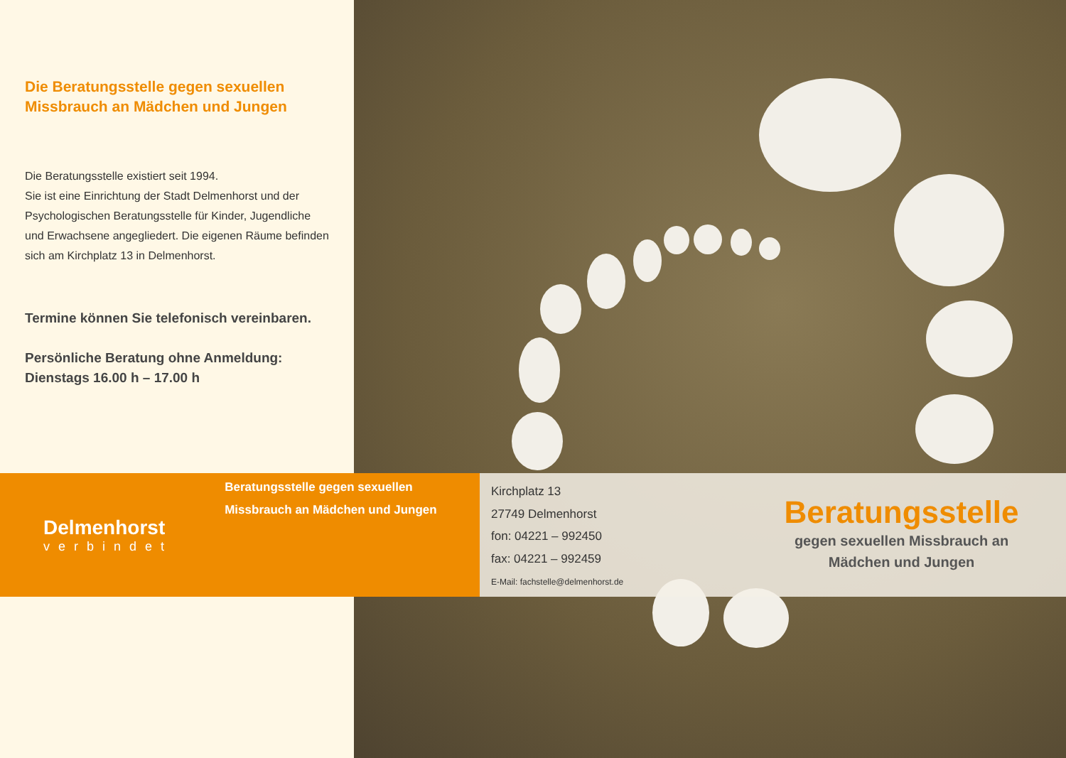Die Beratungsstelle gegen sexuellen Missbrauch an Mädchen und Jungen
Die Beratungsstelle existiert seit 1994.
Sie ist eine Einrichtung der Stadt Delmenhorst und der Psychologischen Beratungsstelle für Kinder, Jugendliche und Erwachsene angegliedert. Die eigenen Räume befinden sich am Kirchplatz 13 in Delmenhorst.
Termine können Sie telefonisch vereinbaren.
Persönliche Beratung ohne Anmeldung:
Dienstags 16.00 h – 17.00 h
Delmenhorst
verbindet
Beratungsstelle gegen sexuellen Missbrauch an Mädchen und Jungen
Kirchplatz 13
27749 Delmenhorst
fon: 04221 – 992450
fax: 04221 – 992459
E-Mail: fachstelle@delmenhorst.de
Beratungsstelle
gegen sexuellen Missbrauch an
Mädchen und Jungen